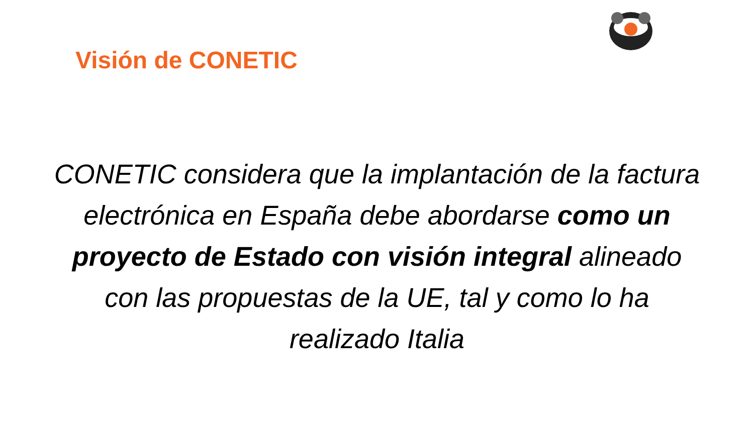Visión de CONETIC
CONETIC considera que la implantación de la factura electrónica en España debe abordarse como un proyecto de Estado con visión integral alineado con las propuestas de la UE, tal y como lo ha realizado Italia